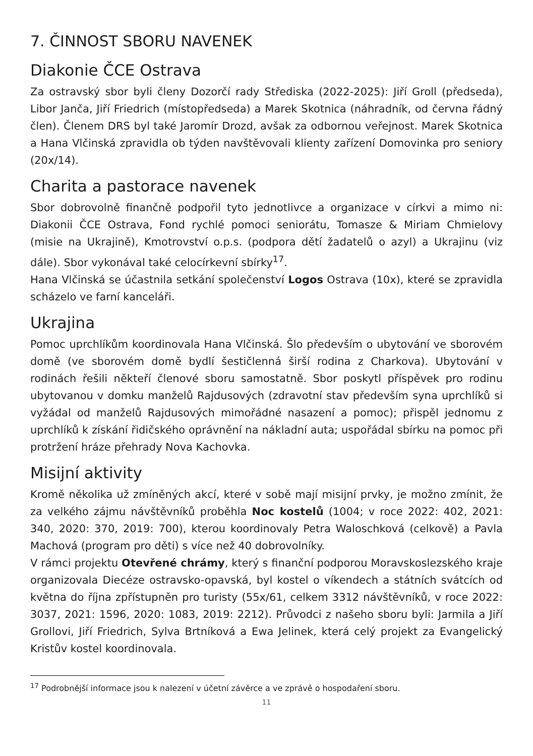7. ČINNOST SBORU NAVENEK
Diakonie ČCE Ostrava
Za ostravský sbor byli členy Dozorčí rady Střediska (2022-2025): Jiří Groll (předseda), Libor Janča, Jiří Friedrich (místopředseda) a Marek Skotnica (náhradník, od června řádný člen). Členem DRS byl také Jaromír Drozd, avšak za odbornou veřejnost. Marek Skotnica a Hana Vlčinská zpravidla ob týden navštěvovali klienty zařízení Domovinka pro seniory (20x/14).
Charita a pastorace navenek
Sbor dobrovolně finančně podpořil tyto jednotlivce a organizace v církvi a mimo ni: Diakonii ČCE Ostrava, Fond rychlé pomoci seniorátu, Tomasze & Miriam Chmielovy (misie na Ukrajině), Kmotrovství o.p.s. (podpora dětí žadatelů o azyl) a Ukrajinu (viz dále). Sbor vykonával také celocírkevní sbírky<sup>17</sup>.
Hana Vlčinská se účastnila setkání společenství Logos Ostrava (10x), které se zpravidla scházelo ve farní kanceláři.
Ukrajina
Pomoc uprchlíkům koordinovala Hana Vlčinská. Šlo především o ubytování ve sborovém domě (ve sborovém domě bydlí šestičlenná širší rodina z Charkova). Ubytování v rodinách řešili někteří členové sboru samostatně. Sbor poskytl příspěvek pro rodinu ubytovanou v domku manželů Rajdusových (zdravotní stav především syna uprchlíků si vyžádal od manželů Rajdusových mimořádné nasazení a pomoc); přispěl jednomu z uprchlíků k získání řidičského oprávnění na nákladní auta; uspořádal sbírku na pomoc při protržení hráze přehrady Nova Kachovka.
Misijní aktivity
Kromě několika už zmíněných akcí, které v sobě mají misijní prvky, je možno zmínit, že za velkého zájmu návštěvníků proběhla Noc kostelů (1004; v roce 2022: 402, 2021: 340, 2020: 370, 2019: 700), kterou koordinovaly Petra Waloschková (celkově) a Pavla Machová (program pro děti) s více než 40 dobrovolníky.
V rámci projektu Otevřené chrámy, který s finanční podporou Moravskoslezského kraje organizovala Diecéze ostravsko-opavská, byl kostel o víkendech a státních svátcích od května do října zpřístupněn pro turisty (55x/61, celkem 3312 návštěvníků, v roce 2022: 3037, 2021: 1596, 2020: 1083, 2019: 2212). Průvodci z našeho sboru byli: Jarmila a Jiří Grollovi, Jiří Friedrich, Sylva Brtníková a Ewa Jelinek, která celý projekt za Evangelický Kristův kostel koordinovala.
<sup>17</sup> Podrobnější informace jsou k nalezení v účetní závěrce a ve zprávě o hospodaření sboru.
11